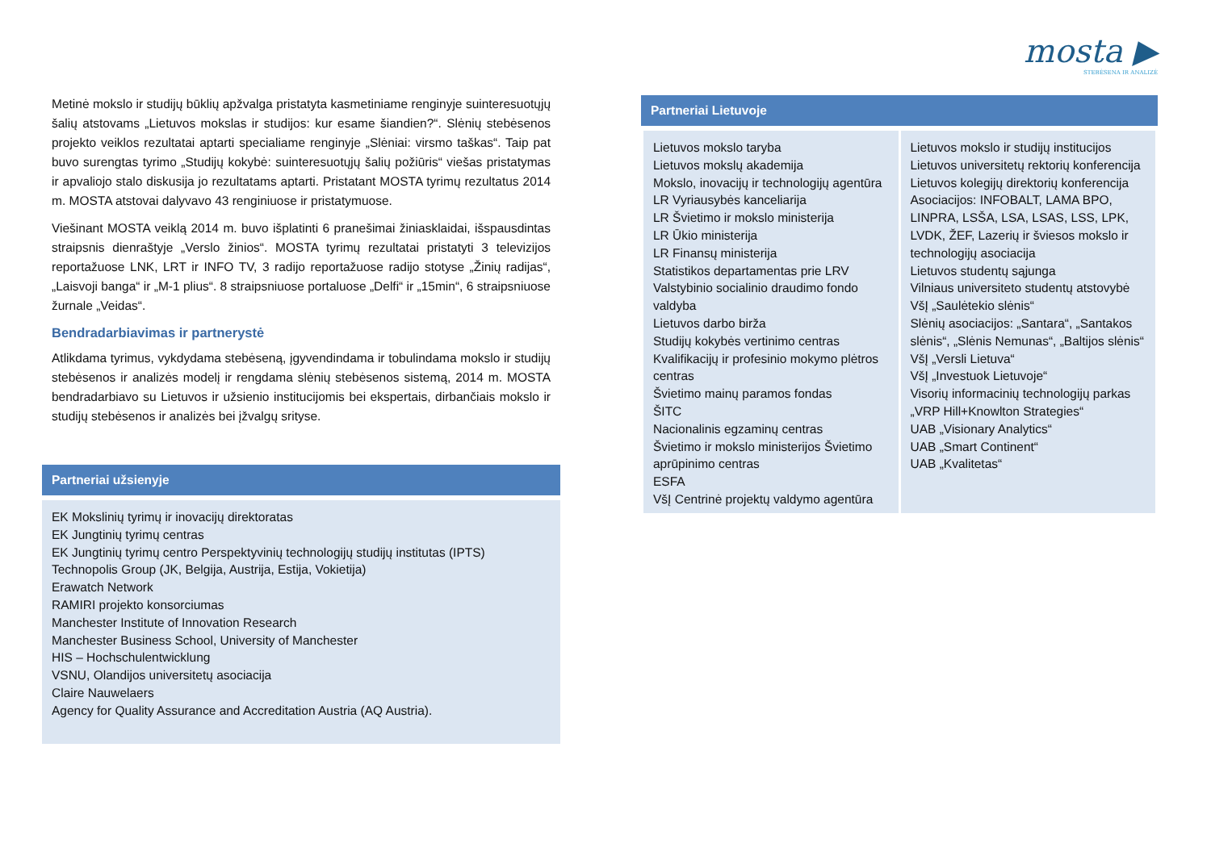Metinė mokslo ir studijų būklių apžvalga pristatyta kasmetiniame renginyje suinteresuotųjų šalių atstovams „Lietuvos mokslas ir studijos: kur esame šiandien?“. Slėnių stebėsenos projekto veiklos rezultatai aptarti specialiame renginyje „Slėniai: virsmo taškas“. Taip pat buvo surengtas tyrimo „Studijų kokybė: suinteresuotųjų šalių požiūris“ viešas pristatymas ir apvaliojo stalo diskusija jo rezultatams aptarti. Pristatant MOSTA tyrimų rezultatus 2014 m. MOSTA atstovai dalyvavo 43 renginiuose ir pristatymuose.
Viešinant MOSTA veiklą 2014 m. buvo išplatinti 6 pranešimai žiniasklaidai, išspausdintas straipsnis dienraštyje „Verslo žinios“. MOSTA tyrimų rezultatai pristatyti 3 televizijos reportažuose LNK, LRT ir INFO TV, 3 radijo reportažuose radijo stotyse „Žinių radijas“, „Laisvoji banga“ ir „M-1 plius“. 8 straipsniuose portaluose „Delfi“ ir „15min“, 6 straipsniuose žurnale „Veidas“.
Bendradarbiavimas ir partnerystė
Atlikdama tyrimus, vykdydama stebėseną, įgyvendindama ir tobulindama mokslo ir studijų stebėsenos ir analizės modelį ir rengdama slėnių stebėsenos sistemą, 2014 m. MOSTA bendradarbiavo su Lietuvos ir užsienio institucijomis bei ekspertais, dirbančiais mokslo ir studijų stebėsenos ir analizės bei įžvalgų srityse.
Partneriai užsienyje
EK Mokslinių tyrimų ir inovacijų direktoratas
EK Jungtinių tyrimų centras
EK Jungtinių tyrimų centro Perspektyvinių technologijų studijų institutas (IPTS)
Technopolis Group (JK, Belgija, Austrija, Estija, Vokietija)
Erawatch Network
RAMIRI projekto konsorciumas
Manchester Institute of Innovation Research
Manchester Business School, University of Manchester
HIS – Hochschulentwicklung
VSNU, Olandijos universitetų asociacija
Claire Nauwelaers
Agency for Quality Assurance and Accreditation Austria (AQ Austria).
mosta ▶
STEBĖSENA IR ANALIZĖ
Partneriai Lietuvoje
| Lietuvos mokslo taryba Lietuvos mokslų akademija Mokslo, inovacijų ir technologijų agentūra LR Vyriausybės kanceliarija LR Švietimo ir mokslo ministerija LR Ūkio ministerija LR Finansų ministerija Statistikos departamentas prie LRV Valstybinio socialinio draudimo fondo valdyba Lietuvos darbo birža Studijų kokybės vertinimo centras Kvalifikacijų ir profesinio mokymo plėtros centras Švietimo mainų paramos fondas ŠITC Nacionalinis egzaminų centras Švietimo ir mokslo ministerijos Švietimo aprūpinimo centras ESFA VšĮ Centrinė projektų valdymo agentūra | Lietuvos mokslo ir studijų institucijos Lietuvos universitetų rektorių konferencija Lietuvos kolegijų direktorių konferencija Asociacijos: INFOBALT, LAMA BPO, LINPRA, LSŠA, LSA, LSAS, LSS, LPK, LVDK, ŽEF, Lazerių ir šviesos mokslo ir technologijų asociacija Lietuvos studentų sąjunga Vilniaus universiteto studentų atstovybė VšĮ „Saulėtekio slėnis“ Slėnių asociacijos: „Santara“, „Santakos slėnis“, „Slėnis Nemunas“, „Baltijos slėnis“ VšĮ „Versli Lietuva“ VšĮ „Investuok Lietuvoje“ Visorių informacinių technologijų parkas „VRP Hill+Knowlton Strategies“ UAB „Visionary Analytics“ UAB „Smart Continent“ UAB „Kvalitetas“ |